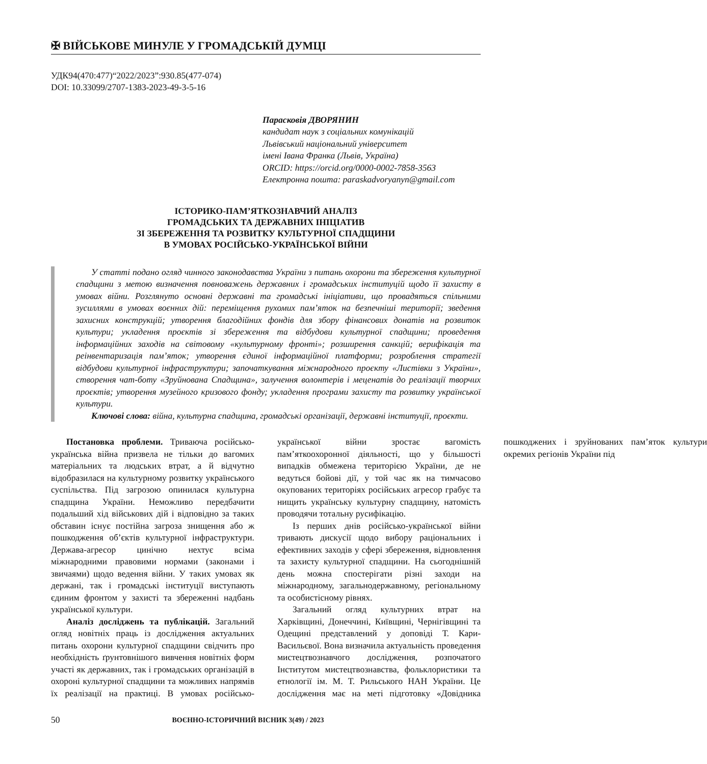✠ ВІЙСЬКОВЕ МИНУЛЕ У ГРОМАДСЬКІЙ ДУМЦІ
УДК94(470:477)“2022/2023”:930.85(477-074)
DOI: 10.33099/2707-1383-2023-49-3-5-16
Парасковія ДВОРЯНИН
кандидат наук з соціальних комунікацій
Львівський національний університет
імені Івана Франка (Львів, Україна)
ORCID: https://orcid.org/0000-0002-7858-3563
Електронна пошта: paraskadvoryanyn@gmail.com
ІСТОРИКО-ПАМ’ЯТКОЗНАВЧИЙ АНАЛІЗ
ГРОМАДСЬКИХ ТА ДЕРЖАВНИХ ІНІЦІАТИВ
ЗІ ЗБЕРЕЖЕННЯ ТА РОЗВИТКУ КУЛЬТУРНОЇ СПАДЩИНИ
В УМОВАХ РОСІЙСЬКО-УКРАЇНСЬКОЇ ВІЙНИ
У статті подано огляд чинного законодавства України з питань охорони та збереження культурної спадщини з метою визначення повноважень державних і громадських інституцій щодо її захисту в умовах війни. Розглянуто основні державні та громадські ініціативи, що провадяться спільними зусиллями в умовах воєнних дій: переміщення рухомих пам’яток на безпечніші території; зведення захисних конструкцій; утворення благодійних фондів для збору фінансових донатів на розвиток культури; укладення проєктів зі збереження та відбудови культурної спадщини; проведення інформаційних заходів на світовому «культурному фронті»; розширення санкцій; верифікація та реінвентаризація пам’яток; утворення єдиної інформаційної платформи; розроблення стратегії відбудови культурної інфраструктури; започаткування міжнародного проєкту «Листівки з України», створення чат-боту «Зруйнована Спадщина», залучення волонтерів і меценатів до реалізації творчих проєктів; утворення музейного кризового фонду; укладення програми захисту та розвитку української культури.
Ключові слова: війна, культурна спадщина, громадські організації, державні інституції, проєкти.
Постановка проблеми. Триваюча російсько-українська війна призвела не тільки до вагомих матеріальних та людських втрат, а й відчутно відобразилася на культурному розвитку українського суспільства. Під загрозою опинилася культурна спадщина України. Неможливо передбачити подальший хід військових дій і відповідно за таких обставин існує постійна загроза знищення або ж пошкодження об’єктів культурної інфраструктури. Держава-агресор цинічно нехтує всіма міжнародними правовими нормами (законами і звичаями) щодо ведення війни. У таких умовах як держані, так і громадські інституції виступають єдиним фронтом у захисті та збереженні надбань української культури.
Аналіз досліджень та публікацій. Загальний огляд новітніх праць із дослідження актуальних питань охорони культурної спадщини свідчить про необхідність ґрунтовнішого вивчення новітніх форм участі як державних, так і громадських організацій в охороні культурної спадщини та можливих напрямів їх реалізації на практиці. В умовах російсько-української війни зростає вагомість пам’яткоохоронної діяльності, що у більшості випадків обмежена територією України, де не ведуться бойові дії, у той час як на тимчасово окупованих територіях російських агресор грабує та нищить українську культурну спадщину, натомість проводячи тотальну русифікацію.
Із перших днів російсько-української війни тривають дискусії щодо вибору раціональних і ефективних заходів у сфері збереження, відновлення та захисту культурної спадщини. На сьогоднішній день можна спостерігати різні заходи на міжнародному, загальнодержавному, регіональному та особистісному рівнях.
Загальний огляд культурних втрат на Харківщині, Донеччині, Київщині, Чернігівщині та Одещині представлений у доповіді Т. Кари-Васильєвої. Вона визначила актуальність проведення мистецтвознавчого дослідження, розпочатого Інститутом мистецтвознавства, фольклористики та етнології ім. М. Т. Рильського НАН України. Це дослідження має на меті підготовку «Довідника пошкоджених і зруйнованих пам’яток культури окремих регіонів України під
50 ВОЄННО-ІСТОРИЧНИЙ ВІСНИК 3(49) / 2023